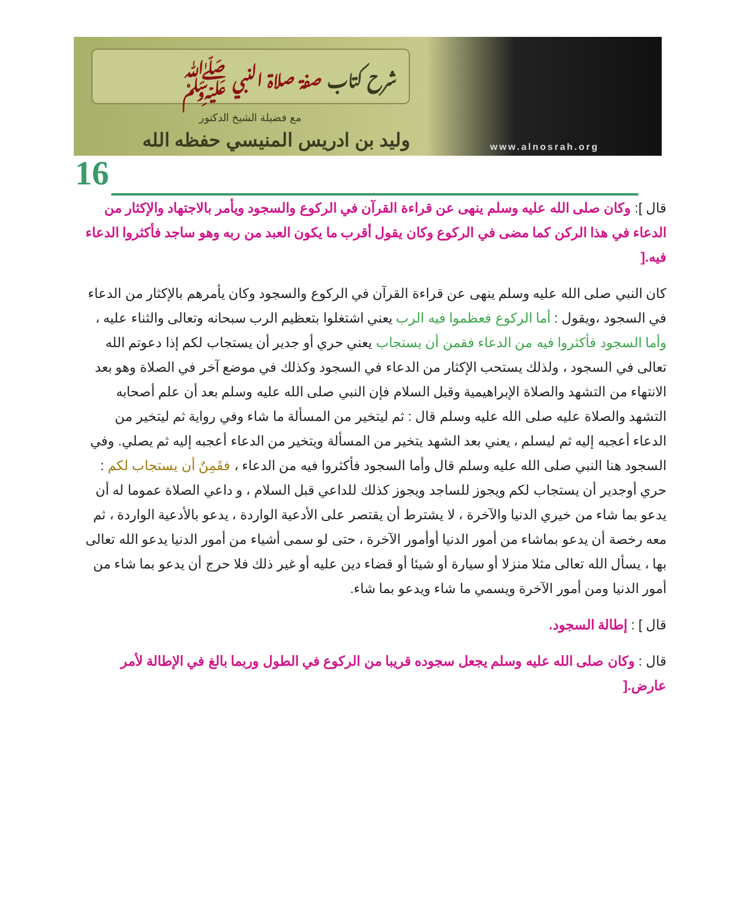شرح كتاب صفة صلاة النبي ﷺ
مع فضيلة الشيخ الدكتور
وليد بن ادريس المنيسي حفظه الله
www.alnosrah.org
16
قال ]: وكان صلى الله عليه وسلم ينهى عن قراءة القرآن في الركوع والسجود ويأمر بالاجتهاد والإكثار من الدعاء في هذا الركن كما مضى في الركوع وكان يقول أقرب ما يكون العبد من ربه وهو ساجد فأكثروا الدعاء فيه.[
كان النبي صلى الله عليه وسلم ينهى عن قراءة القرآن في الركوع والسجود وكان يأمرهم بالإكثار من الدعاء في السجود ،ويقول : أما الركوع فعظموا فيه الرب يعني اشتغلوا بتعظيم الرب سبحانه وتعالى والثناء عليه ، وأما السجود فأكثروا فيه من الدعاء فقمن أن يستجاب يعني حري أو جدير أن يستجاب لكم إذا دعوتم الله تعالى في السجود ، ولذلك يستحب الإكثار من الدعاء في السجود وكذلك في موضع آخر في الصلاة وهو بعد الانتهاء من التشهد والصلاة الإبراهيمية وقبل السلام فإن النبي صلى الله عليه وسلم بعد أن علم أصحابه التشهد والصلاة عليه صلى الله عليه وسلم قال : ثم ليتخير من المسألة ما شاء وفي رواية ثم ليتخير من الدعاء أعجبه إليه ثم ليسلم ، يعني بعد الشهد يتخير من المسألة ويتخير من الدعاء أعجبه إليه ثم يصلي. وفي السجود هنا النبي صلى الله عليه وسلم قال وأما السجود فأكثروا فيه من الدعاء ، فقَمِنٌ أن يستجاب لكم : حري أوجدير أن يستجاب لكم ويجوز للساجد ويجوز كذلك للداعي قبل السلام ، و داعي الصلاة عموما له أن يدعو بما شاء من خيري الدنيا والآخرة ، لا يشترط أن يقتصر على الأدعية الواردة ، يدعو بالأدعية الواردة ، ثم معه رخصة أن يدعو بماشاء من أمور الدنيا أوأمور الآخرة ، حتى لو سمى أشياء من أمور الدنيا يدعو الله تعالى بها ، يسأل الله تعالى مثلا منزلا أو سيارة أو شيئا أو قضاء دين عليه أو غير ذلك فلا حرج أن يدعو بما شاء من أمور الدنيا ومن أمور الآخرة ويسمي ما شاء ويدعو بما شاء.
قال ] : إطالة السجود.
قال : وكان صلى الله عليه وسلم يجعل سجوده قريبا من الركوع في الطول وربما بالغ في الإطالة لأمر عارض.[